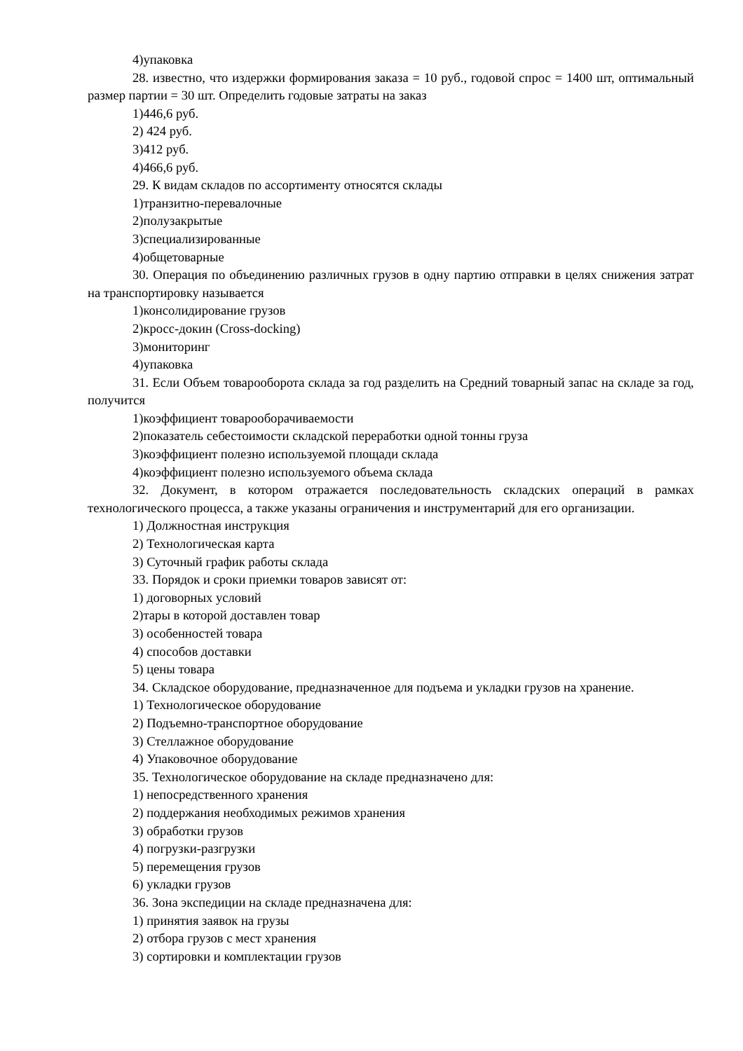4)упаковка
28. известно, что издержки формирования заказа = 10 руб., годовой спрос = 1400 шт, оптимальный размер партии = 30 шт. Определить годовые затраты на заказ
1)446,6 руб.
2) 424 руб.
3)412 руб.
4)466,6 руб.
29. К видам складов по ассортименту относятся склады
1)транзитно-перевалочные
2)полузакрытые
3)специализированные
4)общетоварные
30. Операция по объединению различных грузов в одну партию отправки в целях снижения затрат на транспортировку называется
1)консолидирование грузов
2)кросс-докин (Cross-docking)
3)мониторинг
4)упаковка
31. Если Объем товарооборота склада за год разделить на Средний товарный запас на складе за год, получится
1)коэффициент товарооборачиваемости
2)показатель себестоимости складской переработки одной тонны груза
3)коэффициент полезно используемой площади склада
4)коэффициент полезно используемого объема склада
32. Документ, в котором отражается последовательность складских операций в рамках технологического процесса, а также указаны ограничения и инструментарий для его организации.
1) Должностная инструкция
2) Технологическая карта
3) Суточный график работы склада
33. Порядок и сроки приемки товаров зависят от:
1) договорных условий
2)тары в которой доставлен товар
3) особенностей товара
4) способов доставки
5) цены товара
34. Складское оборудование, предназначенное для подъема и укладки грузов на хранение.
1) Технологическое оборудование
2) Подъемно-транспортное оборудование
3) Стеллажное оборудование
4) Упаковочное оборудование
35. Технологическое оборудование на складе предназначено для:
1) непосредственного хранения
2) поддержания необходимых режимов хранения
3) обработки грузов
4) погрузки-разгрузки
5) перемещения грузов
6) укладки грузов
36. Зона экспедиции на складе предназначена для:
1) принятия заявок на грузы
2) отбора грузов с мест хранения
3) сортировки и комплектации грузов